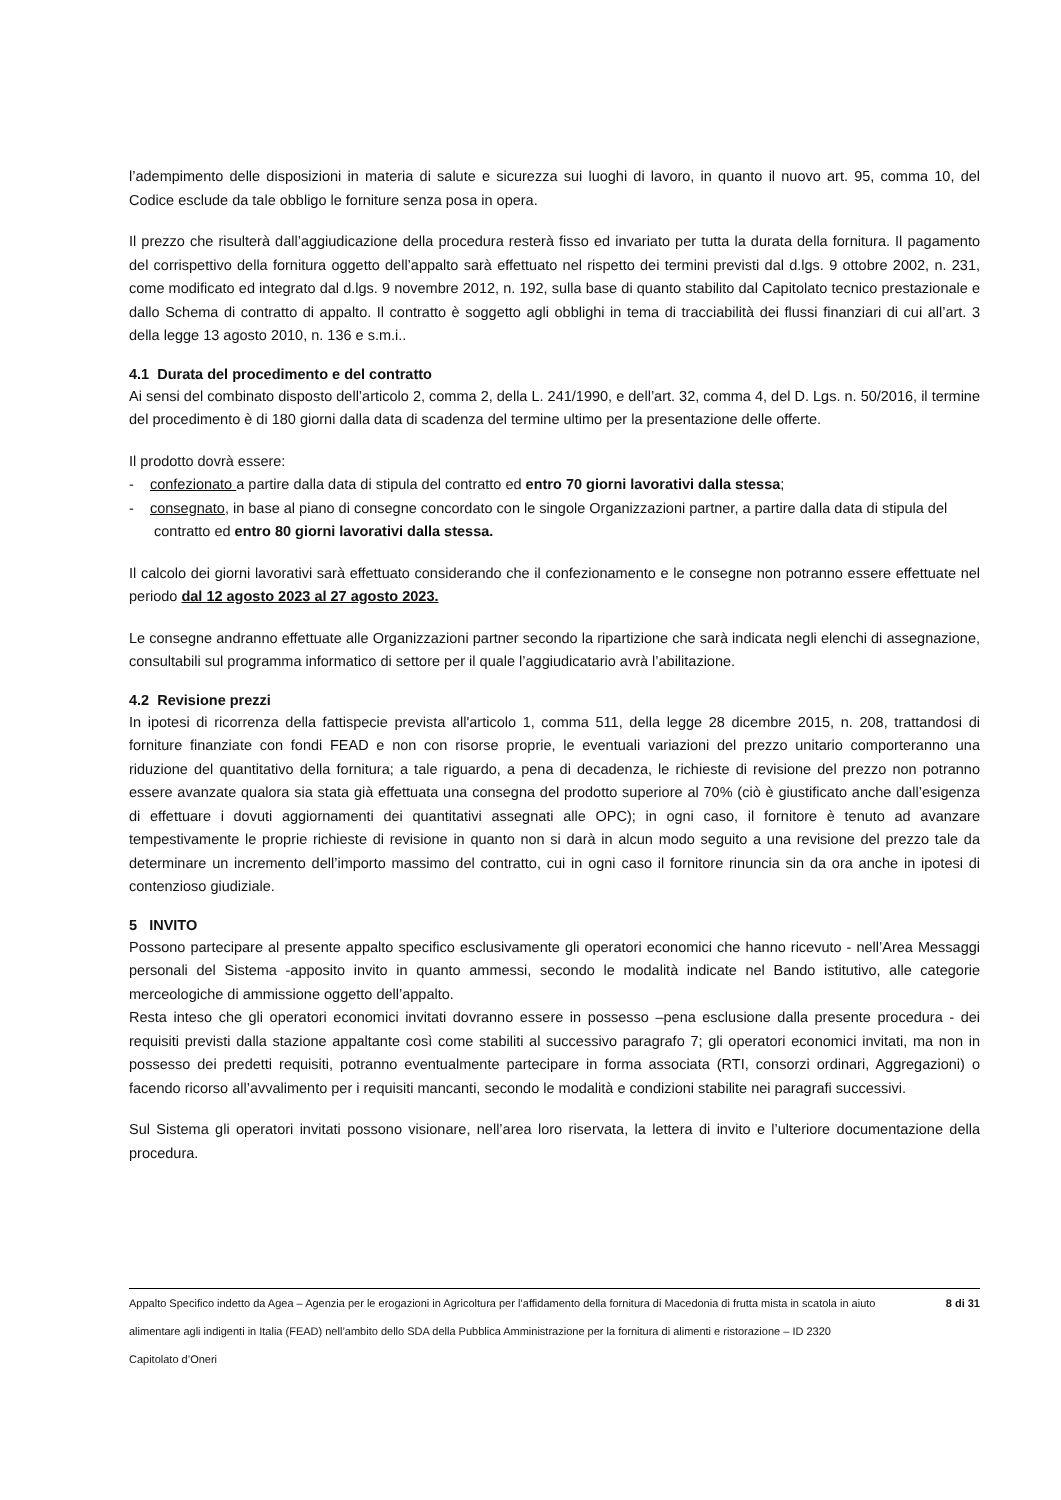l’adempimento delle disposizioni in materia di salute e sicurezza sui luoghi di lavoro, in quanto il nuovo art. 95, comma 10, del Codice esclude da tale obbligo le forniture senza posa in opera.
Il prezzo che risulterà dall’aggiudicazione della procedura resterà fisso ed invariato per tutta la durata della fornitura. Il pagamento del corrispettivo della fornitura oggetto dell’appalto sarà effettuato nel rispetto dei termini previsti dal d.lgs. 9 ottobre 2002, n. 231, come modificato ed integrato dal d.lgs. 9 novembre 2012, n. 192, sulla base di quanto stabilito dal Capitolato tecnico prestazionale e dallo Schema di contratto di appalto. Il contratto è soggetto agli obblighi in tema di tracciabilità dei flussi finanziari di cui all’art. 3 della legge 13 agosto 2010, n. 136 e s.m.i..
4.1 Durata del procedimento e del contratto
Ai sensi del combinato disposto dell’articolo 2, comma 2, della L. 241/1990, e dell’art. 32, comma 4, del D. Lgs. n. 50/2016, il termine del procedimento è di 180 giorni dalla data di scadenza del termine ultimo per la presentazione delle offerte.
Il prodotto dovrà essere:
- confezionato a partire dalla data di stipula del contratto ed entro 70 giorni lavorativi dalla stessa;
- consegnato, in base al piano di consegne concordato con le singole Organizzazioni partner, a partire dalla data di stipula del contratto ed entro 80 giorni lavorativi dalla stessa.
Il calcolo dei giorni lavorativi sarà effettuato considerando che il confezionamento e le consegne non potranno essere effettuate nel periodo dal 12 agosto 2023 al 27 agosto 2023.
Le consegne andranno effettuate alle Organizzazioni partner secondo la ripartizione che sarà indicata negli elenchi di assegnazione, consultabili sul programma informatico di settore per il quale l’aggiudicatario avrà l’abilitazione.
4.2 Revisione prezzi
In ipotesi di ricorrenza della fattispecie prevista all'articolo 1, comma 511, della legge 28 dicembre 2015, n. 208, trattandosi di forniture finanziate con fondi FEAD e non con risorse proprie, le eventuali variazioni del prezzo unitario comporteranno una riduzione del quantitativo della fornitura; a tale riguardo, a pena di decadenza, le richieste di revisione del prezzo non potranno essere avanzate qualora sia stata già effettuata una consegna del prodotto superiore al 70% (ciò è giustificato anche dall’esigenza di effettuare i dovuti aggiornamenti dei quantitativi assegnati alle OPC); in ogni caso, il fornitore è tenuto ad avanzare tempestivamente le proprie richieste di revisione in quanto non si darà in alcun modo seguito a una revisione del prezzo tale da determinare un incremento dell’importo massimo del contratto, cui in ogni caso il fornitore rinuncia sin da ora anche in ipotesi di contenzioso giudiziale.
5 INVITO
Possono partecipare al presente appalto specifico esclusivamente gli operatori economici che hanno ricevuto - nell’Area Messaggi personali del Sistema -apposito invito in quanto ammessi, secondo le modalità indicate nel Bando istitutivo, alle categorie merceologiche di ammissione oggetto dell’appalto.
Resta inteso che gli operatori economici invitati dovranno essere in possesso –pena esclusione dalla presente procedura - dei requisiti previsti dalla stazione appaltante così come stabiliti al successivo paragrafo 7; gli operatori economici invitati, ma non in possesso dei predetti requisiti, potranno eventualmente partecipare in forma associata (RTI, consorzi ordinari, Aggregazioni) o facendo ricorso all’avvalimento per i requisiti mancanti, secondo le modalità e condizioni stabilite nei paragrafi successivi.
Sul Sistema gli operatori invitati possono visionare, nell’area loro riservata, la lettera di invito e l’ulteriore documentazione della procedura.
Appalto Specifico indetto da Agea – Agenzia per le erogazioni in Agricoltura per l’affidamento della fornitura di Macedonia di frutta mista in scatola in aiuto alimentare agli indigenti in Italia (FEAD) nell’ambito dello SDA della Pubblica Amministrazione per la fornitura di alimenti e ristorazione – ID 2320
Capitolato d’Oneri
8 di 31